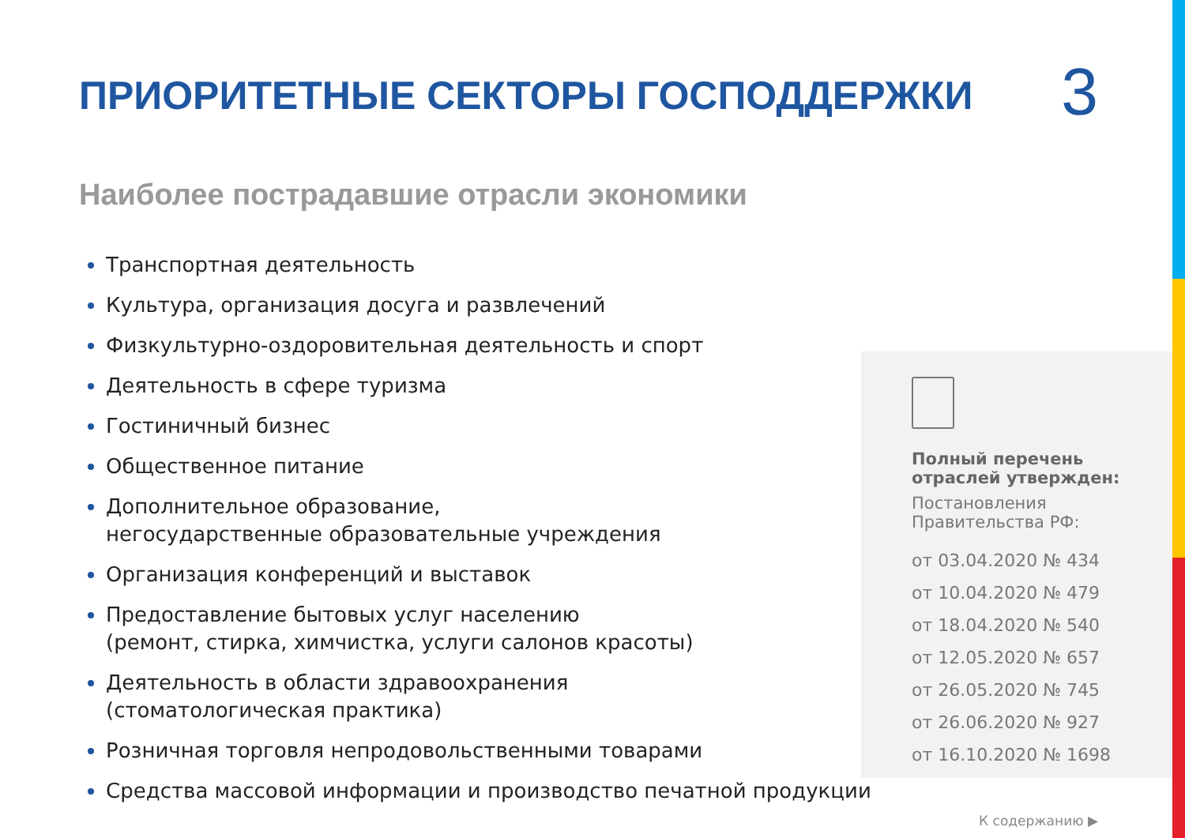ПРИОРИТЕТНЫЕ СЕКТОРЫ ГОСПОДДЕРЖКИ
3
Наиболее пострадавшие отрасли экономики
Транспортная деятельность
Культура, организация досуга и развлечений
Физкультурно-оздоровительная деятельность и спорт
Деятельность в сфере туризма
Гостиничный бизнес
Общественное питание
Дополнительное образование,
негосударственные образовательные учреждения
Организация конференций и выставок
Предоставление бытовых услуг населению
(ремонт, стирка, химчистка, услуги салонов красоты)
Деятельность в области здравоохранения
(стоматологическая практика)
Розничная торговля непродовольственными товарами
Средства массовой информации и производство печатной продукции
Полный перечень отраслей утвержден:
Постановления Правительства РФ:
от 03.04.2020 № 434
от 10.04.2020 № 479
от 18.04.2020 № 540
от 12.05.2020 № 657
от 26.05.2020 № 745
от 26.06.2020 № 927
от 16.10.2020 № 1698
К содержанию ▶